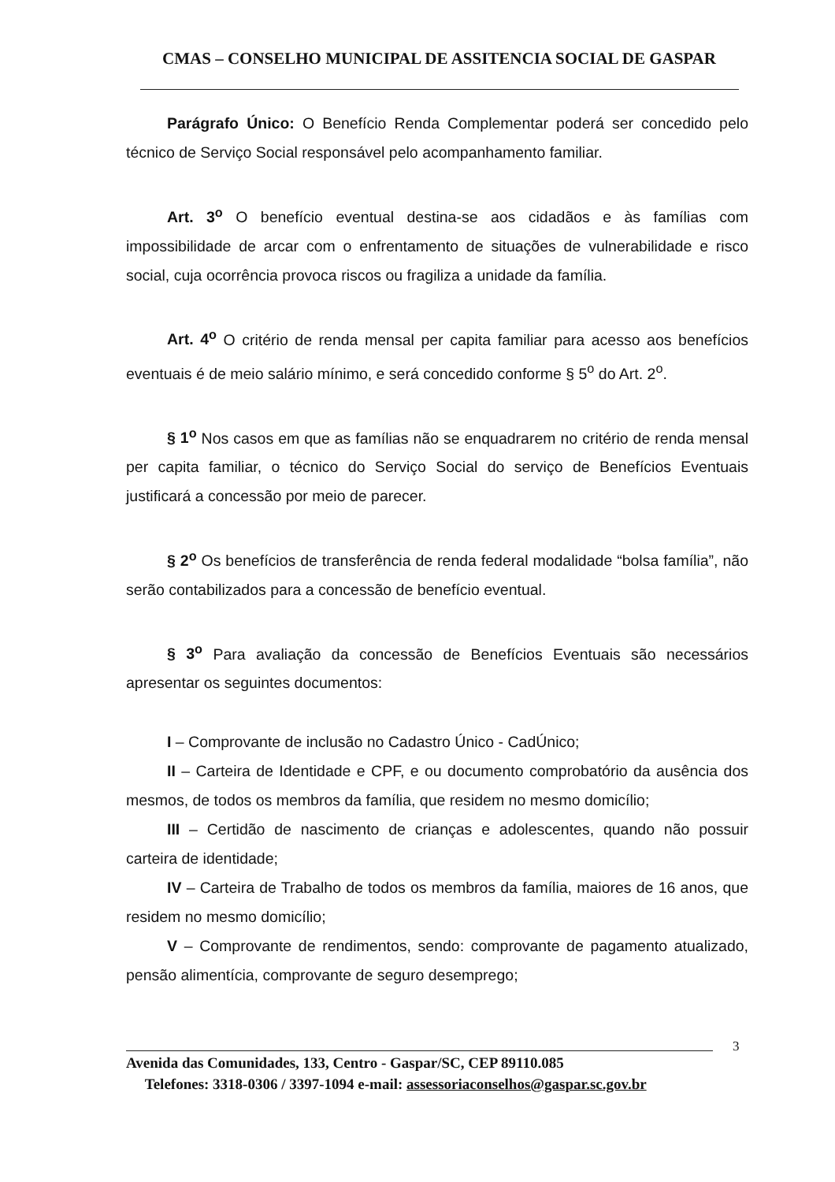CMAS – CONSELHO MUNICIPAL DE ASSITENCIA SOCIAL DE GASPAR
Parágrafo Único: O Benefício Renda Complementar poderá ser concedido pelo técnico de Serviço Social responsável pelo acompanhamento familiar.
Art. 3<sup>o</sup> O benefício eventual destina-se aos cidadãos e às famílias com impossibilidade de arcar com o enfrentamento de situações de vulnerabilidade e risco social, cuja ocorrência provoca riscos ou fragiliza a unidade da família.
Art. 4<sup>o</sup> O critério de renda mensal per capita familiar para acesso aos benefícios eventuais é de meio salário mínimo, e será concedido conforme § 5<sup>o</sup> do Art. 2<sup>o</sup>.
§ 1<sup>o</sup> Nos casos em que as famílias não se enquadrarem no critério de renda mensal per capita familiar, o técnico do Serviço Social do serviço de Benefícios Eventuais justificará a concessão por meio de parecer.
§ 2<sup>o</sup> Os benefícios de transferência de renda federal modalidade “bolsa família”, não serão contabilizados para a concessão de benefício eventual.
§ 3<sup>o</sup> Para avaliação da concessão de Benefícios Eventuais são necessários apresentar os seguintes documentos:
I – Comprovante de inclusão no Cadastro Único - CadÚnico;
II – Carteira de Identidade e CPF, e ou documento comprobatório da ausência dos mesmos, de todos os membros da família, que residem no mesmo domicílio;
III – Certidão de nascimento de crianças e adolescentes, quando não possuir carteira de identidade;
IV – Carteira de Trabalho de todos os membros da família, maiores de 16 anos, que residem no mesmo domicílio;
V – Comprovante de rendimentos, sendo: comprovante de pagamento atualizado, pensão alimentícia, comprovante de seguro desemprego;
3
Avenida das Comunidades, 133, Centro - Gaspar/SC, CEP 89110.085
Telefones: 3318-0306 / 3397-1094 e-mail: assessoriaconselhos@gaspar.sc.gov.br